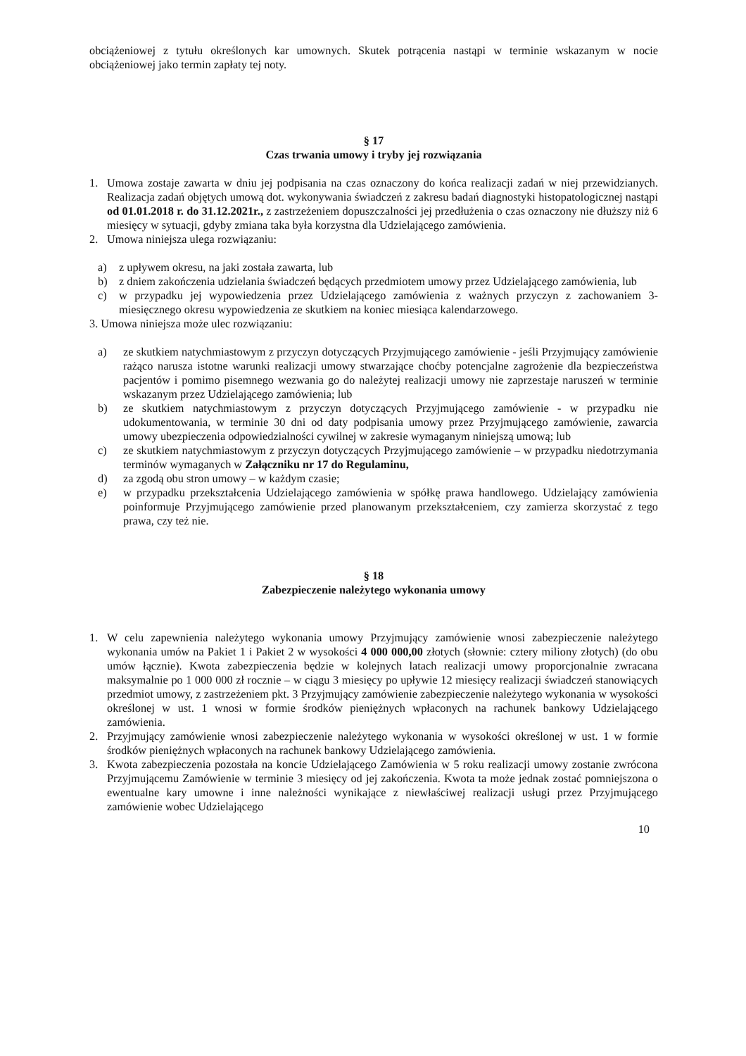obciążeniowej z tytułu określonych kar umownych. Skutek potrącenia nastąpi w terminie wskazanym w nocie obciążeniowej jako termin zapłaty tej noty.
§ 17
Czas trwania umowy i tryby jej rozwiązania
1. Umowa zostaje zawarta w dniu jej podpisania na czas oznaczony do końca realizacji zadań w niej przewidzianych. Realizacja zadań objętych umową dot. wykonywania świadczeń z zakresu badań diagnostyki histopatologicznej nastąpi od 01.01.2018 r. do 31.12.2021r., z zastrzeżeniem dopuszczalności jej przedłużenia o czas oznaczony nie dłuższy niż 6 miesięcy w sytuacji, gdyby zmiana taka była korzystna dla Udzielającego zamówienia.
2. Umowa niniejsza ulega rozwiązaniu:
a) z upływem okresu, na jaki została zawarta, lub
b) z dniem zakończenia udzielania świadczeń będących przedmiotem umowy przez Udzielającego zamówienia, lub
c) w przypadku jej wypowiedzenia przez Udzielającego zamówienia z ważnych przyczyn z zachowaniem 3-miesięcznego okresu wypowiedzenia ze skutkiem na koniec miesiąca kalendarzowego.
3. Umowa niniejsza może ulec rozwiązaniu:
a) ze skutkiem natychmiastowym z przyczyn dotyczących Przyjmującego zamówienie - jeśli Przyjmujący zamówienie rażąco narusza istotne warunki realizacji umowy stwarzające choćby potencjalne zagrożenie dla bezpieczeństwa pacjentów i pomimo pisemnego wezwania go do należytej realizacji umowy nie zaprzestaje naruszeń w terminie wskazanym przez Udzielającego zamówienia; lub
b) ze skutkiem natychmiastowym z przyczyn dotyczących Przyjmującego zamówienie - w przypadku nie udokumentowania, w terminie 30 dni od daty podpisania umowy przez Przyjmującego zamówienie, zawarcia umowy ubezpieczenia odpowiedzialności cywilnej w zakresie wymaganym niniejszą umową; lub
c) ze skutkiem natychmiastowym z przyczyn dotyczących Przyjmującego zamówienie – w przypadku niedotrzymania terminów wymaganych w Załączniku nr 17 do Regulaminu,
d) za zgodą obu stron umowy – w każdym czasie;
e) w przypadku przekształcenia Udzielającego zamówienia w spółkę prawa handlowego. Udzielający zamówienia poinformuje Przyjmującego zamówienie przed planowanym przekształceniem, czy zamierza skorzystać z tego prawa, czy też nie.
§ 18
Zabezpieczenie należytego wykonania umowy
1. W celu zapewnienia należytego wykonania umowy Przyjmujący zamówienie wnosi zabezpieczenie należytego wykonania umów na Pakiet 1 i Pakiet 2 w wysokości 4 000 000,00 złotych (słownie: cztery miliony złotych) (do obu umów łącznie). Kwota zabezpieczenia będzie w kolejnych latach realizacji umowy proporcjonalnie zwracana maksymalnie po 1 000 000 zł rocznie – w ciągu 3 miesięcy po upływie 12 miesięcy realizacji świadczeń stanowiących przedmiot umowy, z zastrzeżeniem pkt. 3 Przyjmujący zamówienie zabezpieczenie należytego wykonania w wysokości określonej w ust. 1 wnosi w formie środków pieniężnych wpłaconych na rachunek bankowy Udzielającego zamówienia.
2. Przyjmujący zamówienie wnosi zabezpieczenie należytego wykonania w wysokości określonej w ust. 1 w formie środków pieniężnych wpłaconych na rachunek bankowy Udzielającego zamówienia.
3. Kwota zabezpieczenia pozostała na koncie Udzielającego Zamówienia w 5 roku realizacji umowy zostanie zwrócona Przyjmującemu Zamówienie w terminie 3 miesięcy od jej zakończenia. Kwota ta może jednak zostać pomniejszona o ewentualne kary umowne i inne należności wynikające z niewłaściwej realizacji usługi przez Przyjmującego zamówienie wobec Udzielającego
10